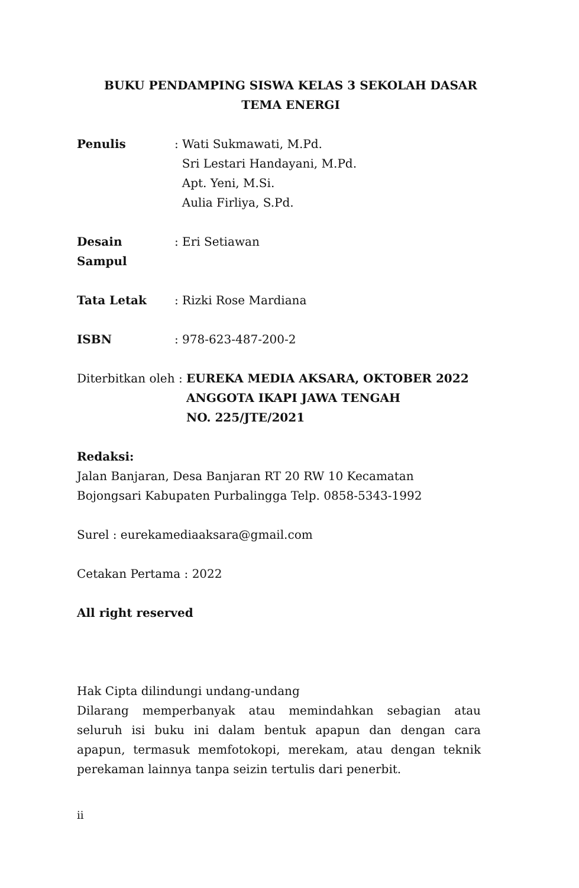BUKU PENDAMPING SISWA KELAS 3 SEKOLAH DASAR
TEMA ENERGI
Penulis : Wati Sukmawati, M.Pd.
Sri Lestari Handayani, M.Pd.
Apt. Yeni, M.Si.
Aulia Firliya, S.Pd.
Desain Sampul : Eri Setiawan
Tata Letak : Rizki Rose Mardiana
ISBN : 978-623-487-200-2
Diterbitkan oleh : EUREKA MEDIA AKSARA, OKTOBER 2022
ANGGOTA IKAPI JAWA TENGAH
NO. 225/JTE/2021
Redaksi:
Jalan Banjaran, Desa Banjaran RT 20 RW 10 Kecamatan Bojongsari Kabupaten Purbalingga Telp. 0858-5343-1992
Surel : eurekamediaaksara@gmail.com
Cetakan Pertama : 2022
All right reserved
Hak Cipta dilindungi undang-undang
Dilarang memperbanyak atau memindahkan sebagian atau seluruh isi buku ini dalam bentuk apapun dan dengan cara apapun, termasuk memfotokopi, merekam, atau dengan teknik perekaman lainnya tanpa seizin tertulis dari penerbit.
ii